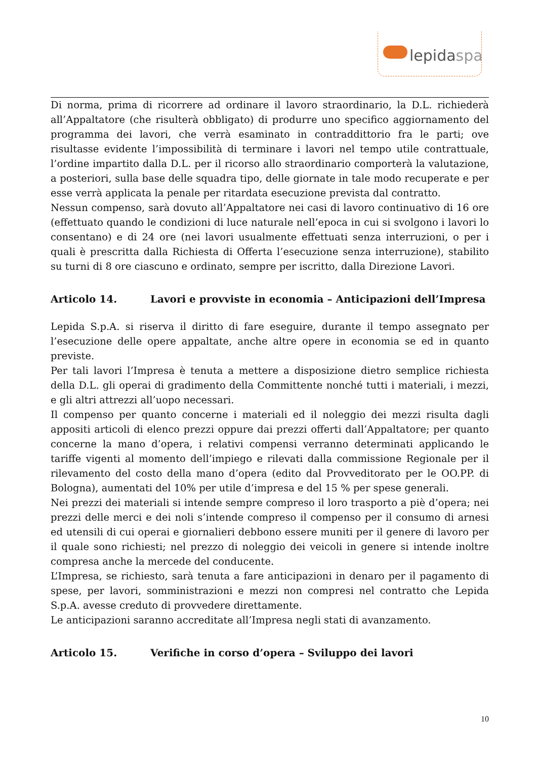lepidaspa
Di norma, prima di ricorrere ad ordinare il lavoro straordinario, la D.L. richiederà all’Appaltatore (che risulterà obbligato) di produrre uno specifico aggiornamento del programma dei lavori, che verrà esaminato in contraddittorio fra le parti; ove risultasse evidente l’impossibilità di terminare i lavori nel tempo utile contrattuale, l’ordine impartito dalla D.L. per il ricorso allo straordinario comporterà la valutazione, a posteriori, sulla base delle squadra tipo, delle giornate in tale modo recuperate e per esse verrà applicata la penale per ritardata esecuzione prevista dal contratto.
Nessun compenso, sarà dovuto all’Appaltatore nei casi di lavoro continuativo di 16 ore (effettuato quando le condizioni di luce naturale nell’epoca in cui si svolgono i lavori lo consentano) e di 24 ore (nei lavori usualmente effettuati senza interruzioni, o per i quali è prescritta dalla Richiesta di Offerta l’esecuzione senza interruzione), stabilito su turni di 8 ore ciascuno e ordinato, sempre per iscritto, dalla Direzione Lavori.
Articolo 14. Lavori e provviste in economia – Anticipazioni dell’Impresa
Lepida S.p.A. si riserva il diritto di fare eseguire, durante il tempo assegnato per l’esecuzione delle opere appaltate, anche altre opere in economia se ed in quanto previste.
Per tali lavori l’Impresa è tenuta a mettere a disposizione dietro semplice richiesta della D.L. gli operai di gradimento della Committente nonché tutti i materiali, i mezzi, e gli altri attrezzi all’uopo necessari.
Il compenso per quanto concerne i materiali ed il noleggio dei mezzi risulta dagli appositi articoli di elenco prezzi oppure dai prezzi offerti dall’Appaltatore; per quanto concerne la mano d’opera, i relativi compensi verranno determinati applicando le tariffe vigenti al momento dell’impiego e rilevati dalla commissione Regionale per il rilevamento del costo della mano d’opera (edito dal Provveditorato per le OO.PP. di Bologna), aumentati del 10% per utile d’impresa e del 15 % per spese generali.
Nei prezzi dei materiali si intende sempre compreso il loro trasporto a piè d’opera; nei prezzi delle merci e dei noli s’intende compreso il compenso per il consumo di arnesi ed utensili di cui operai e giornalieri debbono essere muniti per il genere di lavoro per il quale sono richiesti; nel prezzo di noleggio dei veicoli in genere si intende inoltre compresa anche la mercede del conducente.
L’Impresa, se richiesto, sarà tenuta a fare anticipazioni in denaro per il pagamento di spese, per lavori, somministrazioni e mezzi non compresi nel contratto che Lepida S.p.A. avesse creduto di provvedere direttamente.
Le anticipazioni saranno accreditate all’Impresa negli stati di avanzamento.
Articolo 15. Verifiche in corso d’opera – Sviluppo dei lavori
10